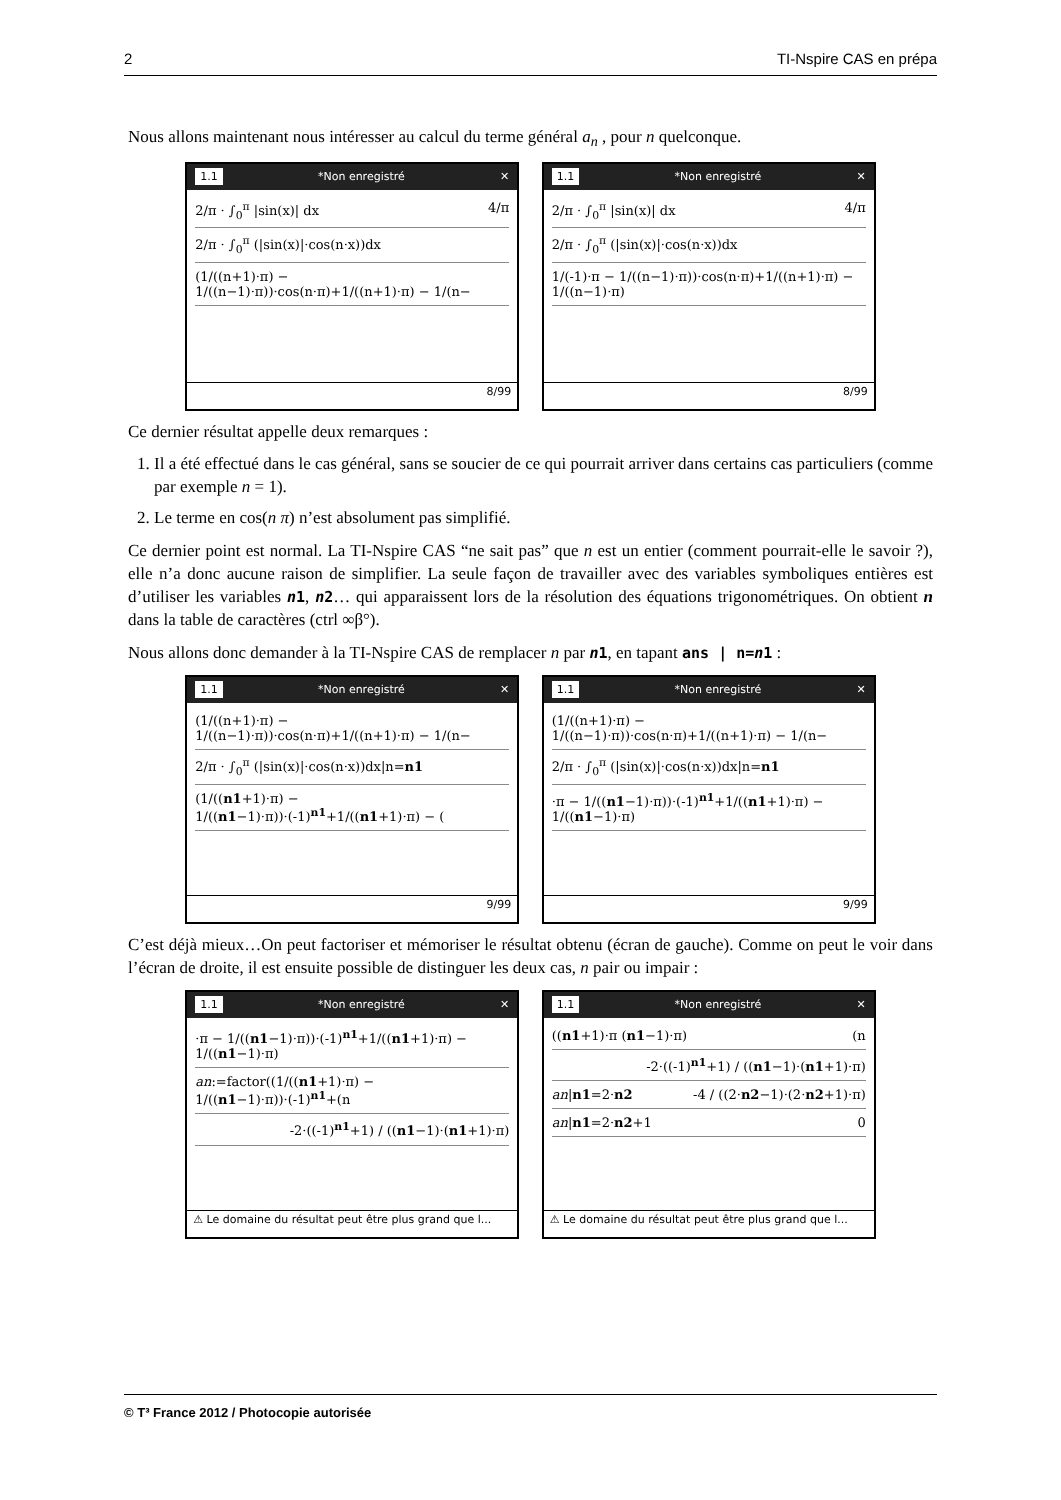2 TI-Nspire CAS en prépa
Nous allons maintenant nous intéresser au calcul du terme général a<sub>n</sub> , pour n quelconque.
1.1 *Non enregistré ✕
2/π · ∫<sub>0</sub><sup>π</sup> |sin(x)| dx 4/π
2/π · ∫<sub>0</sub><sup>π</sup> (|sin(x)|·cos(n·x))dx
(1/((n+1)·π) − 1/((n−1)·π))·cos(n·π)+1/((n+1)·π) − 1/(n−
8/99
1.1 *Non enregistré ✕
2/π · ∫<sub>0</sub><sup>π</sup> |sin(x)| dx 4/π
2/π · ∫<sub>0</sub><sup>π</sup> (|sin(x)|·cos(n·x))dx
1/(-1)·π − 1/((n−1)·π))·cos(n·π)+1/((n+1)·π) − 1/((n−1)·π)
8/99
Ce dernier résultat appelle deux remarques :
1. Il a été effectué dans le cas général, sans se soucier de ce qui pourrait arriver dans certains cas particuliers (comme par exemple n = 1).
2. Le terme en cos(n π) n’est absolument pas simplifié.
Ce dernier point est normal. La TI-Nspire CAS “ne sait pas” que n est un entier (comment pourrait-elle le savoir ?), elle n’a donc aucune raison de simplifier. La seule façon de travailler avec des variables symboliques entières est d’utiliser les variables n1, n2… qui apparaissent lors de la résolution des équations trigonométriques. On obtient n dans la table de caractères (ctrl ∞β°).
Nous allons donc demander à la TI-Nspire CAS de remplacer n par n1, en tapant ans | n=n1 :
1.1 *Non enregistré ✕
(1/((n+1)·π) − 1/((n−1)·π))·cos(n·π)+1/((n+1)·π) − 1/(n−
2/π · ∫<sub>0</sub><sup>π</sup> (|sin(x)|·cos(n·x))dx|n=n1
(1/((n1+1)·π) − 1/((n1−1)·π))·(-1)<sup>n1</sup>+1/((n1+1)·π) − (
9/99
1.1 *Non enregistré ✕
(1/((n+1)·π) − 1/((n−1)·π))·cos(n·π)+1/((n+1)·π) − 1/(n−
2/π · ∫<sub>0</sub><sup>π</sup> (|sin(x)|·cos(n·x))dx|n=n1
·π − 1/((n1−1)·π))·(-1)<sup>n1</sup>+1/((n1+1)·π) − 1/((n1−1)·π)
9/99
C’est déjà mieux…On peut factoriser et mémoriser le résultat obtenu (écran de gauche). Comme on peut le voir dans l’écran de droite, il est ensuite possible de distinguer les deux cas, n pair ou impair :
1.1 *Non enregistré ✕
·π − 1/((n1−1)·π))·(-1)<sup>n1</sup>+1/((n1+1)·π) − 1/((n1−1)·π)
an:=factor((1/((n1+1)·π) − 1/((n1−1)·π))·(-1)<sup>n1</sup>+(n
-2·((-1)<sup>n1</sup>+1) / ((n1−1)·(n1+1)·π)
⚠ Le domaine du résultat peut être plus grand que l...
1.1 *Non enregistré ✕
((n1+1)·π (n1−1)·π) (n
-2·((-1)<sup>n1</sup>+1) / ((n1−1)·(n1+1)·π)
an|n1=2·n2 -4 / ((2·n2−1)·(2·n2+1)·π)
an|n1=2·n2+1 0
⚠ Le domaine du résultat peut être plus grand que l...
© T³ France 2012 / Photocopie autorisée